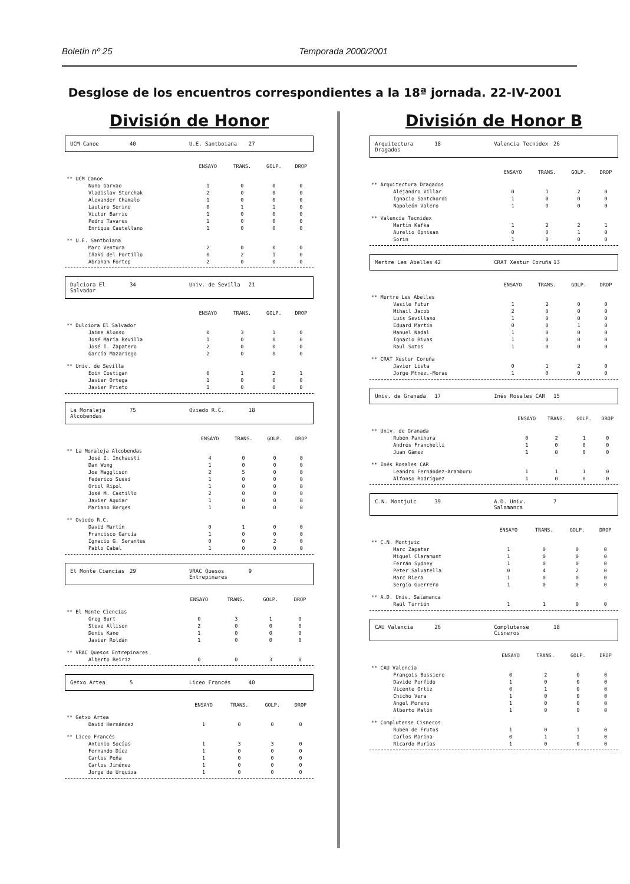Boletín nº 25 Temporada 2000/2001
Desglose de los encuentros correspondientes a la 18ª jornada. 22-IV-2001
División de Honor
UCM Canoe 40 U.E. Santboiana 27
| | ENSAYO | TRANS. | GOLP. | DROP |
| --- | --- | --- | --- | --- |
| ** UCM Canoe | | | | |
| Nuno Garvao | 1 | 0 | 0 | 0 |
| Vladislav Storchak | 2 | 0 | 0 | 0 |
| Alexander Chamalo | 1 | 0 | 0 | 0 |
| Lautaro Serino | 0 | 1 | 1 | 0 |
| Victor Barrio | 1 | 0 | 0 | 0 |
| Pedro Tavares | 1 | 0 | 0 | 0 |
| Enrique Castellano | 1 | 0 | 0 | 0 |
| ** U.E. Santboiana | | | | |
| Marc Ventura | 2 | 0 | 0 | 0 |
| Iñaki del Portillo | 0 | 2 | 1 | 0 |
| Abraham Fortep | 2 | 0 | 0 | 0 |
Dulciora El Salvador 34 Univ. de Sevilla 21
| | ENSAYO | TRANS. | GOLP. | DROP |
| --- | --- | --- | --- | --- |
| ** Dulciora El Salvador | | | | |
| Jaime Alonso | 0 | 3 | 1 | 0 |
| José María Revilla | 1 | 0 | 0 | 0 |
| José I. Zapatero | 2 | 0 | 0 | 0 |
| García Mazariego | 2 | 0 | 0 | 0 |
| ** Univ. de Sevilla | | | | |
| Eoin Costigan | 0 | 1 | 2 | 1 |
| Javier Ortega | 1 | 0 | 0 | 0 |
| Javier Prieto | 1 | 0 | 0 | 0 |
La Moraleja Alcobendas 75 Oviedo R.C. 18
| | ENSAYO | TRANS. | GOLP. | DROP |
| --- | --- | --- | --- | --- |
| ** La Moraleja Alcobendas | | | | |
| José I. Inchausti | 4 | 0 | 0 | 0 |
| Dan Wong | 1 | 0 | 0 | 0 |
| Joe Magglison | 2 | 5 | 0 | 0 |
| Federico Sussi | 1 | 0 | 0 | 0 |
| Oriol Ripol | 1 | 0 | 0 | 0 |
| José M. Castillo | 2 | 0 | 0 | 0 |
| Javier Aguiar | 1 | 0 | 0 | 0 |
| Mariano Berges | 1 | 0 | 0 | 0 |
| ** Oviedo R.C. | | | | |
| David Martín | 0 | 1 | 0 | 0 |
| Francisco García | 1 | 0 | 0 | 0 |
| Ignacio G. Serantes | 0 | 0 | 2 | 0 |
| Pablo Cabal | 1 | 0 | 0 | 0 |
El Monte Ciencias 29 VRAC Quesos Entrepinares 9
| | ENSAYO | TRANS. | GOLP. | DROP |
| --- | --- | --- | --- | --- |
| ** El Monte Ciencias | | | | |
| Greg Burt | 0 | 3 | 1 | 0 |
| Steve Allison | 2 | 0 | 0 | 0 |
| Denis Kane | 1 | 0 | 0 | 0 |
| Javier Roldán | 1 | 0 | 0 | 0 |
| ** VRAC Quesos Entrepinares | | | | |
| Alberto Reiriz | 0 | 0 | 3 | 0 |
Getxo Artea 5 Liceo Francés 40
| | ENSAYO | TRANS. | GOLP. | DROP |
| --- | --- | --- | --- | --- |
| ** Getxo Artea | | | | |
| David Hernández | 1 | 0 | 0 | 0 |
| ** Liceo Francés | | | | |
| Antonio Socías | 1 | 3 | 3 | 0 |
| Fernando Díez | 1 | 0 | 0 | 0 |
| Carlos Peña | 1 | 0 | 0 | 0 |
| Carlos Jiménez | 1 | 0 | 0 | 0 |
| Jorge de Urquiza | 1 | 0 | 0 | 0 |
División de Honor B
Arquitectura Dragados 18 Valencia Tecnidex 26
| | ENSAYO | TRANS. | GOLP. | DROP |
| --- | --- | --- | --- | --- |
| ** Arquitectura Dragados | | | | |
| Alejandro Villar | 0 | 1 | 2 | 0 |
| Ignacio Santchordi | 1 | 0 | 0 | 0 |
| Napoleón Valero | 1 | 0 | 0 | 0 |
| ** Valencia Tecnidex | | | | |
| Martin Kafka | 1 | 2 | 2 | 1 |
| Aurelio Opnisan | 0 | 0 | 1 | 0 |
| Sorin | 1 | 0 | 0 | 0 |
Mertre Les Abelles 42 CRAT Xestur Coruña 13
| | ENSAYO | TRANS. | GOLP. | DROP |
| --- | --- | --- | --- | --- |
| ** Mertre Les Abelles | | | | |
| Vasile Futur | 1 | 2 | 0 | 0 |
| Mihail Jacob | 2 | 0 | 0 | 0 |
| Luis Sevillano | 1 | 0 | 0 | 0 |
| Eduard Martín | 0 | 0 | 1 | 0 |
| Manuel Nadal | 1 | 0 | 0 | 0 |
| Ignacio Rivas | 1 | 0 | 0 | 0 |
| Raul Sotos | 1 | 0 | 0 | 0 |
| ** CRAT Xestur Coruña | | | | |
| Javier Lista | 0 | 1 | 2 | 0 |
| Jorge Mtnez.-Moras | 1 | 0 | 0 | 0 |
Univ. de Granada 17 Inés Rosales CAR 15
| | ENSAYO | TRANS. | GOLP. | DROP |
| --- | --- | --- | --- | --- |
| ** Univ. de Granada | | | | |
| Rubén Panihora | 0 | 2 | 1 | 0 |
| Andrés Franchelli | 1 | 0 | 0 | 0 |
| Juan Gámez | 1 | 0 | 0 | 0 |
| ** Inés Rosales CAR | | | | |
| Leandro Fernández-Aramburu | 1 | 1 | 1 | 0 |
| Alfonso Rodríguez | 1 | 0 | 0 | 0 |
C.N. Montjuic 39 A.D. Univ. Salamanca 7
| | ENSAYO | TRANS. | GOLP. | DROP |
| --- | --- | --- | --- | --- |
| ** C.N. Montjuic | | | | |
| Marc Zapater | 1 | 0 | 0 | 0 |
| Miguel Claramunt | 1 | 0 | 0 | 0 |
| Ferrán Sydney | 1 | 0 | 0 | 0 |
| Peter Salvatella | 0 | 4 | 2 | 0 |
| Marc Riera | 1 | 0 | 0 | 0 |
| Sergio Guerrero | 1 | 0 | 0 | 0 |
| ** A.D. Univ. Salamanca | | | | |
| Raúl Turrión | 1 | 1 | 0 | 0 |
CAU Valencia 26 Complutense Cisneros 18
| | ENSAYO | TRANS. | GOLP. | DROP |
| --- | --- | --- | --- | --- |
| ** CAU Valencia | | | | |
| François Bussiere | 0 | 2 | 0 | 0 |
| Davide Porfido | 1 | 0 | 0 | 0 |
| Vicente Ortiz | 0 | 1 | 0 | 0 |
| Chicho Vera | 1 | 0 | 0 | 0 |
| Angel Moreno | 1 | 0 | 0 | 0 |
| Alberto Malón | 1 | 0 | 0 | 0 |
| ** Complutense Cisneros | | | | |
| Rubén de Frutos | 1 | 0 | 1 | 0 |
| Carlos Marina | 0 | 1 | 1 | 0 |
| Ricardo Murias | 1 | 0 | 0 | 0 |